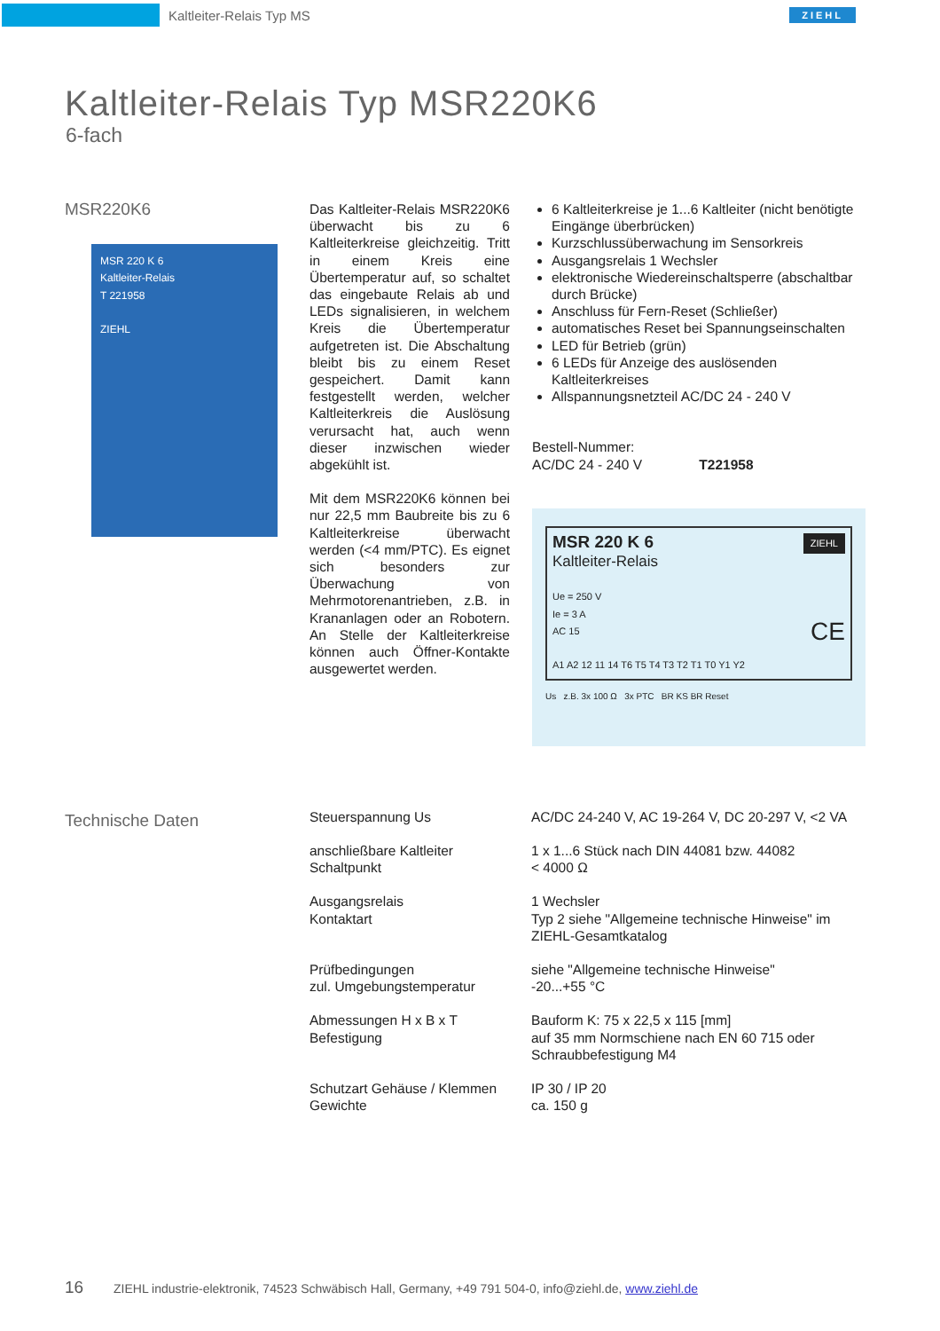Kaltleiter-Relais Typ MS
ZIEHL
Kaltleiter-Relais Typ MSR220K6
6-fach
MSR220K6
MSR 220 K 6
Kaltleiter-Relais
T 221958
ZIEHL
Das Kaltleiter-Relais MSR220K6 überwacht bis zu 6 Kaltleiterkreise gleichzeitig. Tritt in einem Kreis eine Übertemperatur auf, so schaltet das eingebaute Relais ab und LEDs signalisieren, in welchem Kreis die Übertemperatur aufgetreten ist. Die Abschaltung bleibt bis zu einem Reset gespeichert. Damit kann festgestellt werden, welcher Kaltleiterkreis die Auslösung verursacht hat, auch wenn dieser inzwischen wieder abgekühlt ist.
Mit dem MSR220K6 können bei nur 22,5 mm Baubreite bis zu 6 Kaltleiterkreise überwacht werden (<4 mm/PTC). Es eignet sich besonders zur Überwachung von Mehrmotorenantrieben, z.B. in Krananlagen oder an Robotern. An Stelle der Kaltleiterkreise können auch Öffner-Kontakte ausgewertet werden.
6 Kaltleiterkreise je 1...6 Kaltleiter (nicht benötigte Eingänge überbrücken)
Kurzschlussüberwachung im Sensorkreis
Ausgangsrelais 1 Wechsler
elektronische Wiedereinschaltsperre (abschaltbar durch Brücke)
Anschluss für Fern-Reset (Schließer)
automatisches Reset bei Spannungseinschalten
LED für Betrieb (grün)
6 LEDs für Anzeige des auslösenden Kaltleiterkreises
Allspannungsnetzteil AC/DC 24 - 240 V
Bestell-Nummer:
AC/DC 24 - 240 V T221958
MSR 220 K 6 ZIEHL
Kaltleiter-Relais
Ue = 250 V
Ie = 3 A
AC 15 CE
A1 A2 12 11 14 T6 T5 T4 T3 T2 T1 T0 Y1 Y2
Us z.B. 3x 100 Ω 3x PTC BR KS BR Reset
Technische Daten
| Steuerspannung Us | AC/DC 24-240 V, AC 19-264 V, DC 20-297 V, <2 VA |
| anschließbare Kaltleiter Schaltpunkt | 1 x 1...6 Stück nach DIN 44081 bzw. 44082 < 4000 Ω |
| Ausgangsrelais Kontaktart | 1 Wechsler Typ 2 siehe "Allgemeine technische Hinweise" im ZIEHL-Gesamtkatalog |
| Prüfbedingungen zul. Umgebungstemperatur | siehe "Allgemeine technische Hinweise" -20...+55 °C |
| Abmessungen H x B x T Befestigung | Bauform K: 75 x 22,5 x 115 [mm] auf 35 mm Normschiene nach EN 60 715 oder Schraubbefestigung M4 |
| Schutzart Gehäuse / Klemmen Gewichte | IP 30 / IP 20 ca. 150 g |
16 ZIEHL industrie-elektronik, 74523 Schwäbisch Hall, Germany, +49 791 504-0, info@ziehl.de, www.ziehl.de